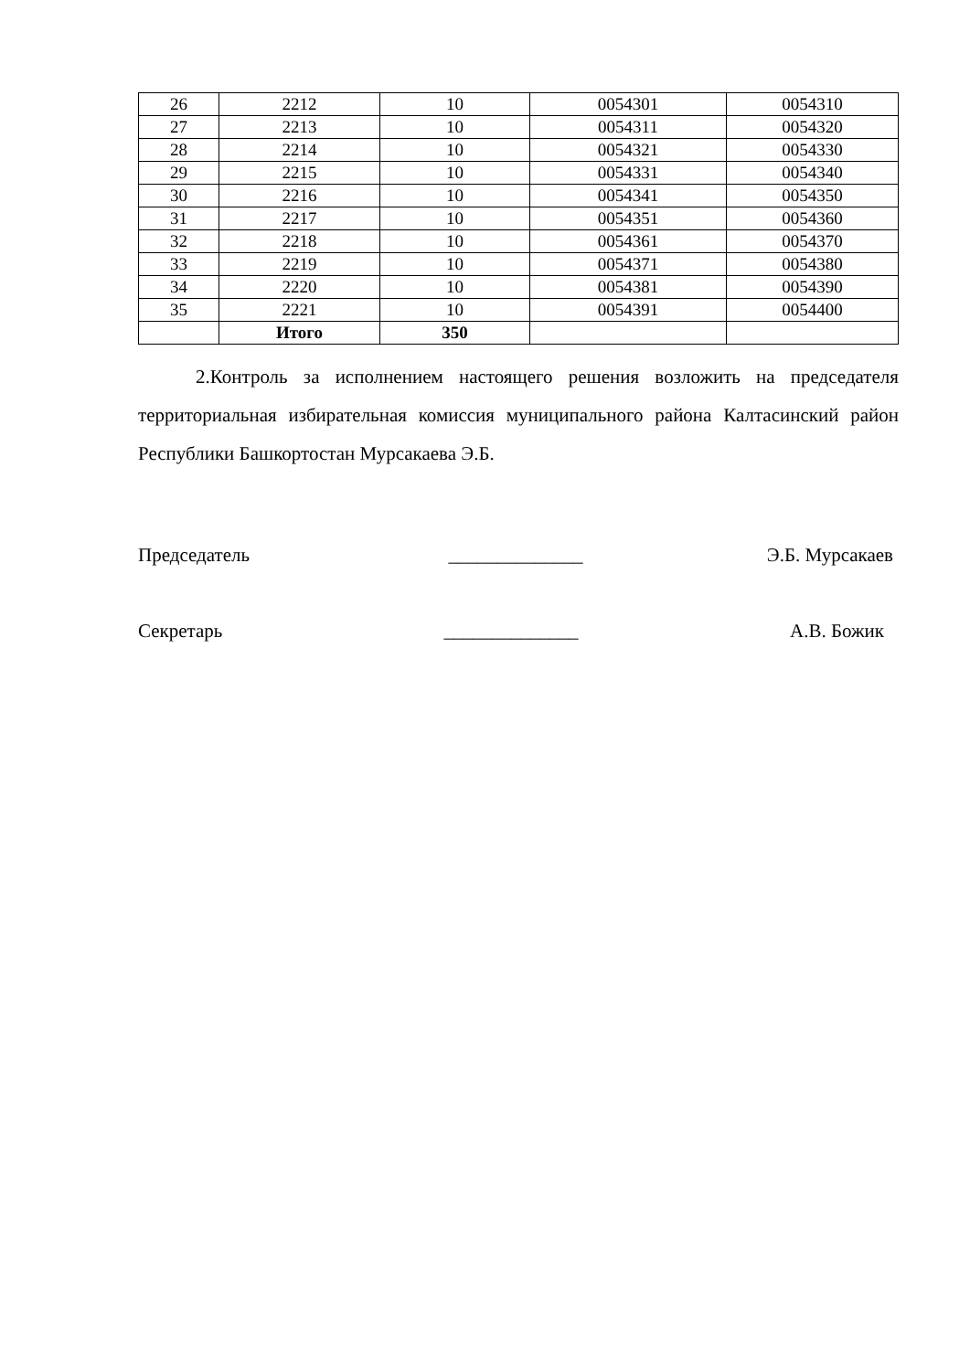| 26 | 2212 | 10 | 0054301 | 0054310 |
| 27 | 2213 | 10 | 0054311 | 0054320 |
| 28 | 2214 | 10 | 0054321 | 0054330 |
| 29 | 2215 | 10 | 0054331 | 0054340 |
| 30 | 2216 | 10 | 0054341 | 0054350 |
| 31 | 2217 | 10 | 0054351 | 0054360 |
| 32 | 2218 | 10 | 0054361 | 0054370 |
| 33 | 2219 | 10 | 0054371 | 0054380 |
| 34 | 2220 | 10 | 0054381 | 0054390 |
| 35 | 2221 | 10 | 0054391 | 0054400 |
| | Итого | 350 | | |
2.Контроль за исполнением настоящего решения возложить на председателя территориальная избирательная комиссия муниципального района Калтасинский район Республики Башкортостан Мурсакаева Э.Б.
Председатель ______________ Э.Б. Мурсакаев
Секретарь ______________ А.В. Божик